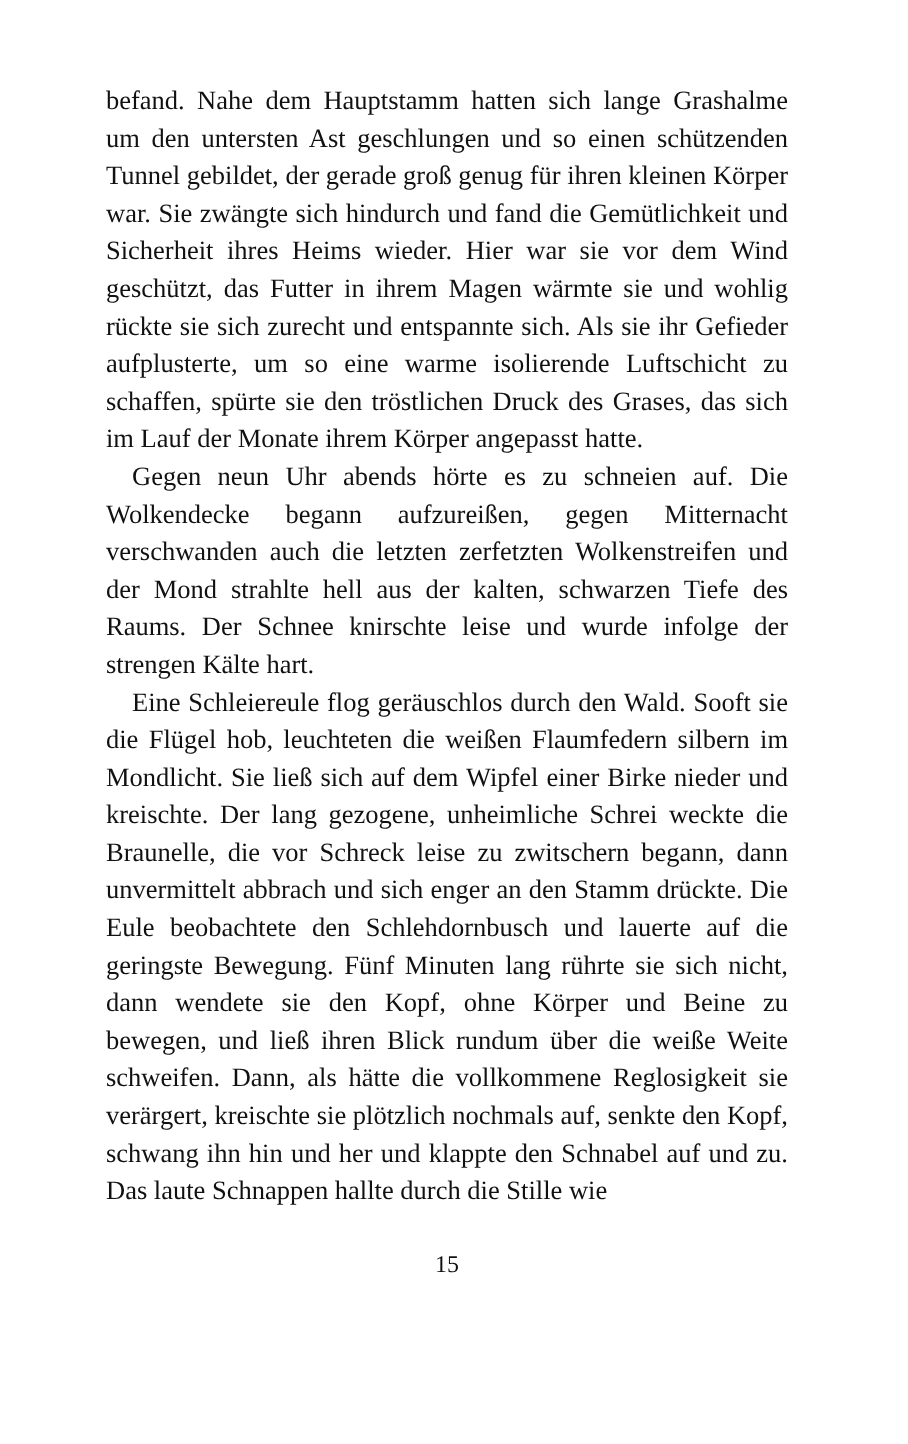befand. Nahe dem Hauptstamm hatten sich lange Grashalme um den untersten Ast geschlungen und so einen schützenden Tunnel gebildet, der gerade groß genug für ihren kleinen Körper war. Sie zwängte sich hindurch und fand die Gemütlichkeit und Sicherheit ihres Heims wieder. Hier war sie vor dem Wind geschützt, das Futter in ihrem Magen wärmte sie und wohlig rückte sie sich zurecht und entspannte sich. Als sie ihr Gefieder aufplusterte, um so eine warme isolierende Luftschicht zu schaffen, spürte sie den tröstlichen Druck des Grases, das sich im Lauf der Monate ihrem Körper angepasst hatte.
Gegen neun Uhr abends hörte es zu schneien auf. Die Wolkendecke begann aufzureißen, gegen Mitternacht verschwanden auch die letzten zerfetzten Wolkenstreifen und der Mond strahlte hell aus der kalten, schwarzen Tiefe des Raums. Der Schnee knirschte leise und wurde infolge der strengen Kälte hart.
Eine Schleiereule flog geräuschlos durch den Wald. Sooft sie die Flügel hob, leuchteten die weißen Flaumfedern silbern im Mondlicht. Sie ließ sich auf dem Wipfel einer Birke nieder und kreischte. Der lang gezogene, unheimliche Schrei weckte die Braunelle, die vor Schreck leise zu zwitschern begann, dann unvermittelt abbrach und sich enger an den Stamm drückte. Die Eule beobachtete den Schlehdornbusch und lauerte auf die geringste Bewegung. Fünf Minuten lang rührte sie sich nicht, dann wendete sie den Kopf, ohne Körper und Beine zu bewegen, und ließ ihren Blick rundum über die weiße Weite schweifen. Dann, als hätte die vollkommene Reglosigkeit sie verärgert, kreischte sie plötzlich nochmals auf, senkte den Kopf, schwang ihn hin und her und klappte den Schnabel auf und zu. Das laute Schnappen hallte durch die Stille wie
15